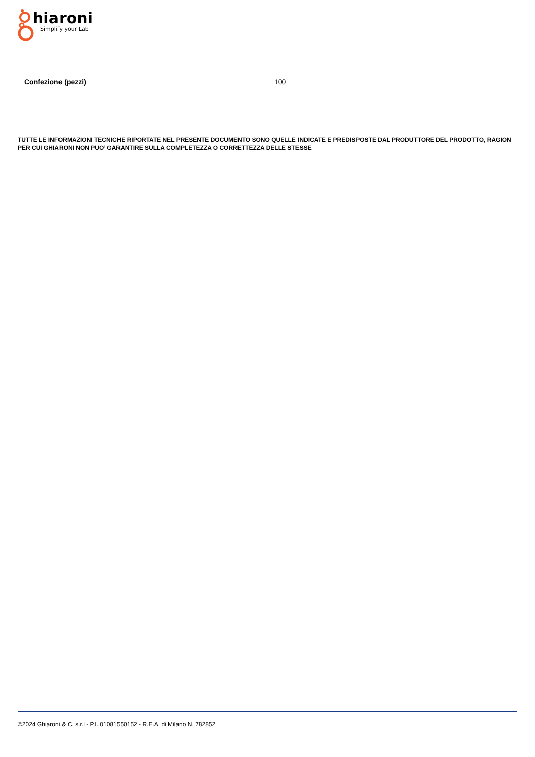hiaroni
Simplify your Lab
| Confezione (pezzi) | 100 |
TUTTE LE INFORMAZIONI TECNICHE RIPORTATE NEL PRESENTE DOCUMENTO SONO QUELLE INDICATE E PREDISPOSTE DAL PRODUTTORE DEL PRODOTTO, RAGION PER CUI GHIARONI NON PUO’ GARANTIRE SULLA COMPLETEZZA O CORRETTEZZA DELLE STESSE
©2024 Ghiaroni & C. s.r.l - P.I. 01081550152 - R.E.A. di Milano N. 782852